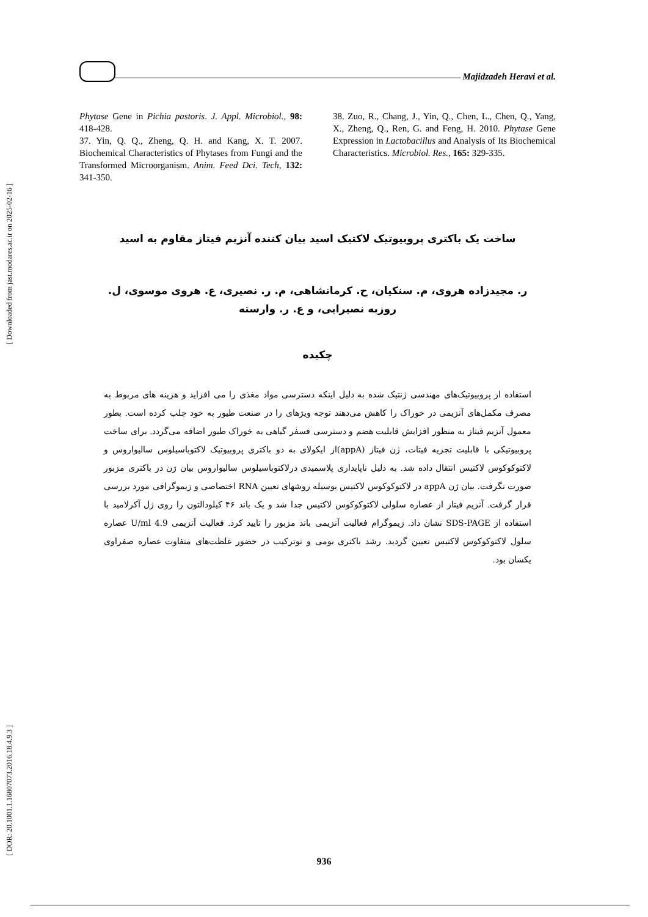[ Downloaded from jast.modares.ac.ir on 2025-02-16 ]
[ DOR: 20.1001.1.16807073.2016.18.4.9.3 ]
Majidzadeh Heravi et al.
Phytase Gene in Pichia pastoris. J. Appl. Microbiol., 98: 418-428.
37. Yin, Q. Q., Zheng, Q. H. and Kang, X. T. 2007. Biochemical Characteristics of Phytases from Fungi and the Transformed Microorganism. Anim. Feed Dci. Tech, 132: 341-350.
38. Zuo, R., Chang, J., Yin, Q., Chen, L., Chen, Q., Yang, X., Zheng, Q., Ren, G. and Feng, H. 2010. Phytase Gene Expression in Lactobacillus and Analysis of Its Biochemical Characteristics. Microbiol. Res., 165: 329-335.
ساخت یک باکتری پروبیوتیک لاکتیک اسید بیان کننده آنزیم فیتاز مقاوم به اسید
ر. مجیدزاده هروی، م. سنکیان، ح. کرمانشاهی، م. ر. نصیری، ع. هروی موسوی، ل. روزبه نصیرایی، و ع. ر. وارسته
چکیده
استفاده از پروبیوتیک‌های مهندسی ژنتیک شده به دلیل اینکه دسترسی مواد مغذی را می افزاید و هزینه های مربوط به مصرف مکمل‌های آنزیمی در خوراک را کاهش می‌دهند توجه ویژهای را در صنعت طیور به خود جلب کرده است. بطور معمول آنزیم فیتاز به منظور افزایش قابلیت هضم و دسترسی فسفر گیاهی به خوراک طیور اضافه می‌گردد. برای ساخت پروبیوتیکی با قابلیت تجزیه فیتات، ژن فیتاز (appA)از ایکولای به دو باکتری پروبیوتیک لاکتوباسیلوس سالیواروس و لاکتوکوکوس لاکتیس انتقال داده شد. به دلیل ناپایداری پلاسمیدی درلاکتوباسیلوس سالیواروس بیان ژن در باکتری مزبور صورت نگرفت. بیان ژن appA در لاکتوکوکوس لاکتیس بوسیله روشهای تعیین RNA اختصاصی و زیموگرافی مورد بررسی قرار گرفت. آنزیم فیتاز از عصاره سلولی لاکتوکوکوس لاکتیس جدا شد و یک باند ۴۶ کیلودالتون را روی ژل آکرلامید با استفاده از SDS-PAGE نشان داد. زیموگرام فعالیت آنزیمی باند مزبور را تایید کرد. فعالیت آنزیمی 4.9 U/ml عصاره سلول لاکتوکوکوس لاکتیس تعیین گردید. رشد باکتری بومی و نوترکیب در حضور غلظت‌های متفاوت عصاره صفراوی یکسان بود.
936